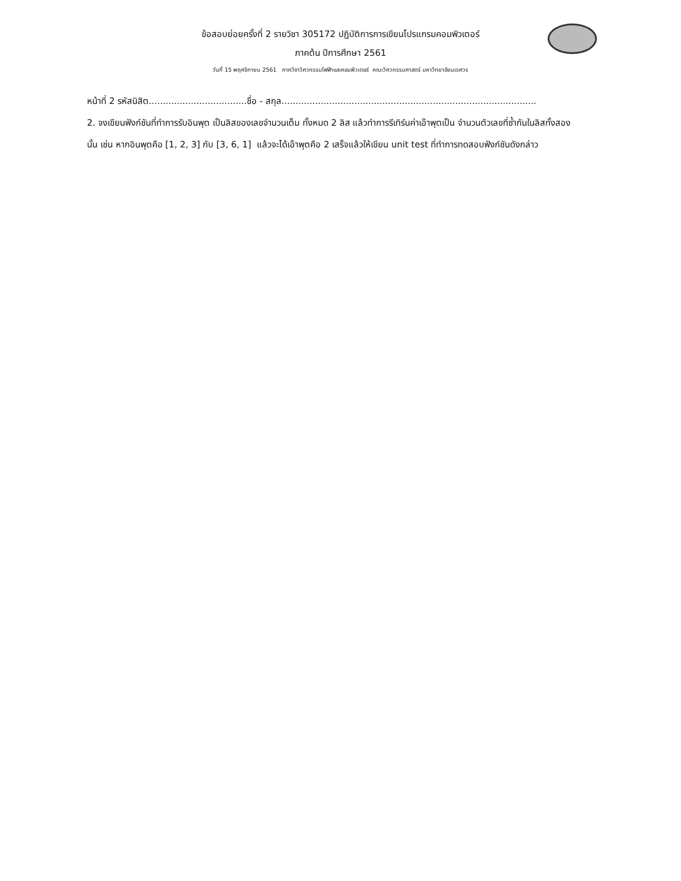ข้อสอบย่อยครั้งที่ 2 รายวิชา 305172 ปฏิบัติการการเขียนโปรแกรมคอมพิวเตอร์
ภาคต้น ปีการศึกษา 2561
วันที่ 15 พฤศจิกายน 2561 ภาควิชาวิศวกรรมไฟฟ้าและคอมพิวเตอร์ คณะวิศวกรรมศาสตร์ มหาวิทยาลัยนเรศวร
หน้าที่ 2 รหัสนิสิต...................................ชื่อ - สกุล...........................................................................................
2. จงเขียนฟังก์ชันที่ทำการรับอินพุต เป็นลิสของเลขจำนวนเต็ม ทั้งหมด 2 ลิส แล้วทำการรีเทิร์นค่าเอ๊าพุตเป็น จำนวนตัวเลขที่ซ้ำกันในลิสทั้งสองนั้น เช่น หากอินพุตคือ [1, 2, 3] กับ [3, 6, 1] แล้วจะได้เอ๊าพุตคือ 2 เสร็จแล้วให้เขียน unit test ที่ทำการทดสอบฟังก์ชันดังกล่าว